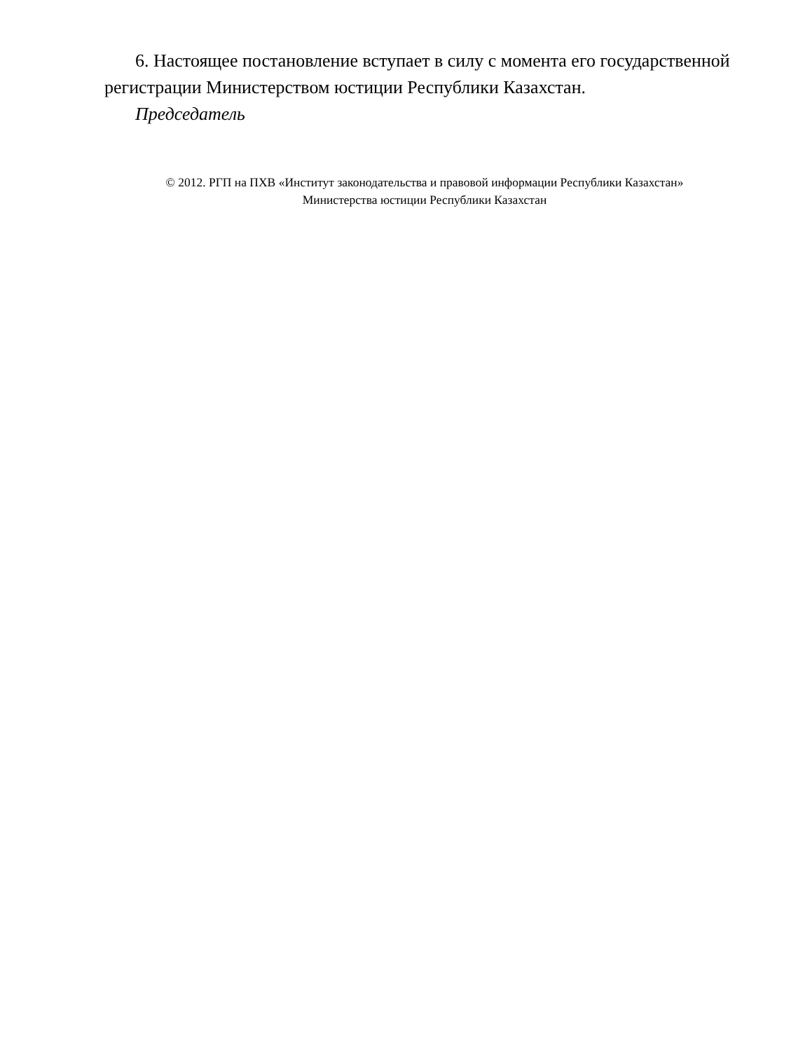6. Настоящее постановление вступает в силу с момента его государственной регистрации Министерством юстиции Республики Казахстан.
Председатель
© 2012. РГП на ПХВ «Институт законодательства и правовой информации Республики Казахстан»
Министерства юстиции Республики Казахстан